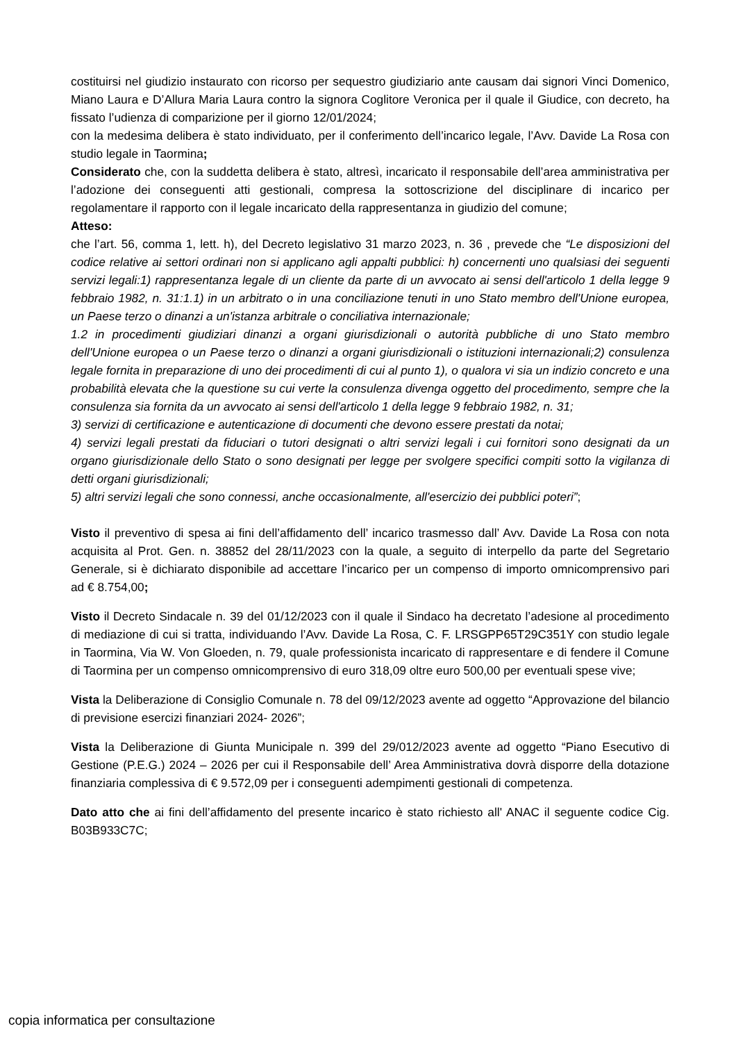costituirsi nel giudizio instaurato con ricorso per sequestro giudiziario ante causam dai signori Vinci Domenico, Miano Laura e D’Allura Maria Laura contro la signora Coglitore Veronica per il quale il Giudice, con decreto, ha fissato l’udienza di comparizione per il giorno 12/01/2024;
con la medesima delibera è stato individuato, per il conferimento dell’incarico legale, l’Avv. Davide La Rosa con studio legale in Taormina;
Considerato che, con la suddetta delibera è stato, altresì, incaricato il responsabile dell’area amministrativa per l’adozione dei conseguenti atti gestionali, compresa la sottoscrizione del disciplinare di incarico per regolamentare il rapporto con il legale incaricato della rappresentanza in giudizio del comune;
Atteso:
che l’art. 56, comma 1, lett. h), del Decreto legislativo 31 marzo 2023, n. 36 , prevede che “Le disposizioni del codice relative ai settori ordinari non si applicano agli appalti pubblici: h) concernenti uno qualsiasi dei seguenti servizi legali:1) rappresentanza legale di un cliente da parte di un avvocato ai sensi dell'articolo 1 della legge 9 febbraio 1982, n. 31:1.1) in un arbitrato o in una conciliazione tenuti in uno Stato membro dell'Unione europea, un Paese terzo o dinanzi a un'istanza arbitrale o conciliativa internazionale;
1.2 in procedimenti giudiziari dinanzi a organi giurisdizionali o autorità pubbliche di uno Stato membro dell'Unione europea o un Paese terzo o dinanzi a organi giurisdizionali o istituzioni internazionali;2) consulenza legale fornita in preparazione di uno dei procedimenti di cui al punto 1), o qualora vi sia un indizio concreto e una probabilità elevata che la questione su cui verte la consulenza divenga oggetto del procedimento, sempre che la consulenza sia fornita da un avvocato ai sensi dell'articolo 1 della legge 9 febbraio 1982, n. 31;
3) servizi di certificazione e autenticazione di documenti che devono essere prestati da notai;
4) servizi legali prestati da fiduciari o tutori designati o altri servizi legali i cui fornitori sono designati da un organo giurisdizionale dello Stato o sono designati per legge per svolgere specifici compiti sotto la vigilanza di detti organi giurisdizionali;
5) altri servizi legali che sono connessi, anche occasionalmente, all'esercizio dei pubblici poteri”;
Visto il preventivo di spesa ai fini dell’affidamento dell’ incarico trasmesso dall’ Avv. Davide La Rosa con nota acquisita al Prot. Gen. n. 38852 del 28/11/2023 con la quale, a seguito di interpello da parte del Segretario Generale, si è dichiarato disponibile ad accettare l’incarico per un compenso di importo omnicomprensivo pari ad € 8.754,00;
Visto il Decreto Sindacale n. 39 del 01/12/2023 con il quale il Sindaco ha decretato l’adesione al procedimento di mediazione di cui si tratta, individuando l’Avv. Davide La Rosa, C. F. LRSGPP65T29C351Y con studio legale in Taormina, Via W. Von Gloeden, n. 79, quale professionista incaricato di rappresentare e di fendere il Comune di Taormina per un compenso omnicomprensivo di euro 318,09 oltre euro 500,00 per eventuali spese vive;
Vista la Deliberazione di Consiglio Comunale n. 78 del 09/12/2023 avente ad oggetto “Approvazione del bilancio di previsione esercizi finanziari 2024- 2026”;
Vista la Deliberazione di Giunta Municipale n. 399 del 29/012/2023 avente ad oggetto “Piano Esecutivo di Gestione (P.E.G.) 2024 – 2026 per cui il Responsabile dell’ Area Amministrativa dovrà disporre della dotazione finanziaria complessiva di € 9.572,09 per i conseguenti adempimenti gestionali di competenza.
Dato atto che ai fini dell’affidamento del presente incarico è stato richiesto all' ANAC il seguente codice Cig. B03B933C7C;
copia informatica per consultazione